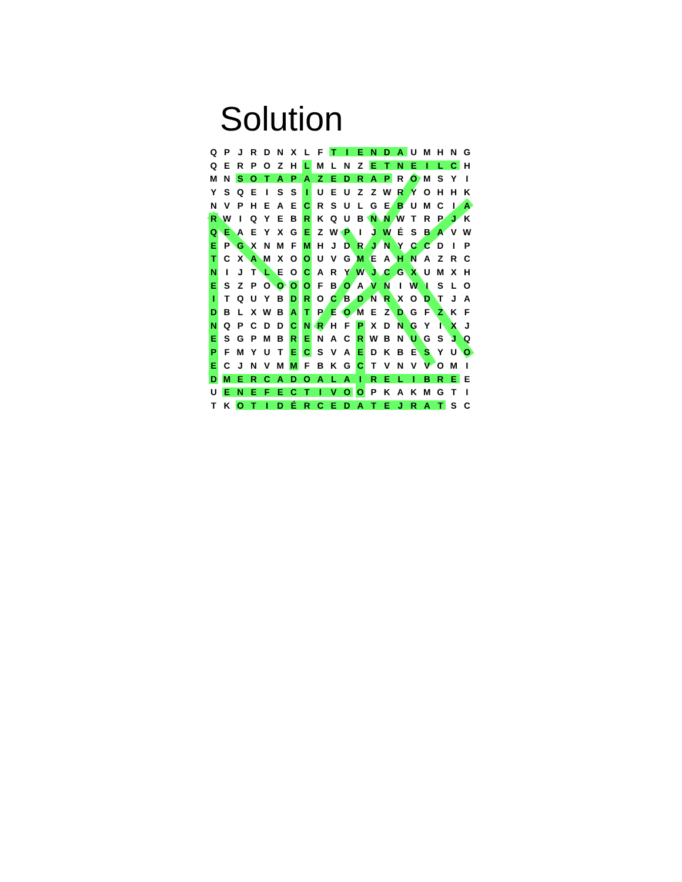Solution
| Q | P | J | R | D | N | X | L | F | T | I | E | N | D | A | U | M | H | N | G |
| Q | E | R | P | O | Z | H | L | M | L | N | Z | E | T | N | E | I | L | C | H |
| M | N | S | O | T | A | P | A | Z | E | D | R | A | P | R | O | M | S | Y | I |
| Y | S | Q | E | I | S | S | I | U | E | U | Z | Z | W | R | Y | O | H | H | K |
| N | V | P | H | E | A | E | C | R | S | U | L | G | E | B | U | M | C | I | A |
| R | W | I | Q | Y | E | B | R | K | Q | U | B | N | N | W | T | R | P | J | K |
| Q | E | A | E | Y | X | G | E | Z | W | P | I | J | W | É | S | B | A | V | W |
| E | P | G | X | N | M | F | M | H | J | D | R | J | N | Y | C | C | D | I | P |
| T | C | X | A | M | X | O | O | U | V | G | M | E | A | H | N | A | Z | R | C |
| N | I | J | T | L | E | O | C | A | R | Y | W | J | C | G | X | U | M | X | H |
| E | S | Z | P | O | O | O | O | F | B | O | A | V | N | I | W | I | S | L | O |
| I | T | Q | U | Y | B | D | R | O | C | B | D | N | R | X | O | D | T | J | A |
| D | B | L | X | W | B | A | T | P | E | O | M | E | Z | D | G | F | Z | K | F |
| N | Q | P | C | D | D | C | N | R | H | F | P | X | D | N | G | Y | I | X | J |
| E | S | G | P | M | B | R | E | N | A | C | R | W | B | N | U | G | S | J | Q |
| P | F | M | Y | U | T | E | C | S | V | A | E | D | K | B | E | S | Y | U | O |
| E | C | J | N | V | M | M | F | B | K | G | C | T | V | N | V | V | O | M | I |
| D | M | E | R | C | A | D | O | A | L | A | I | R | E | L | I | B | R | E | E |
| U | E | N | E | F | E | C | T | I | V | O | O | P | K | A | K | M | G | T | I |
| T | K | O | T | I | D | É | R | C | E | D | A | T | E | J | R | A | T | S | C |